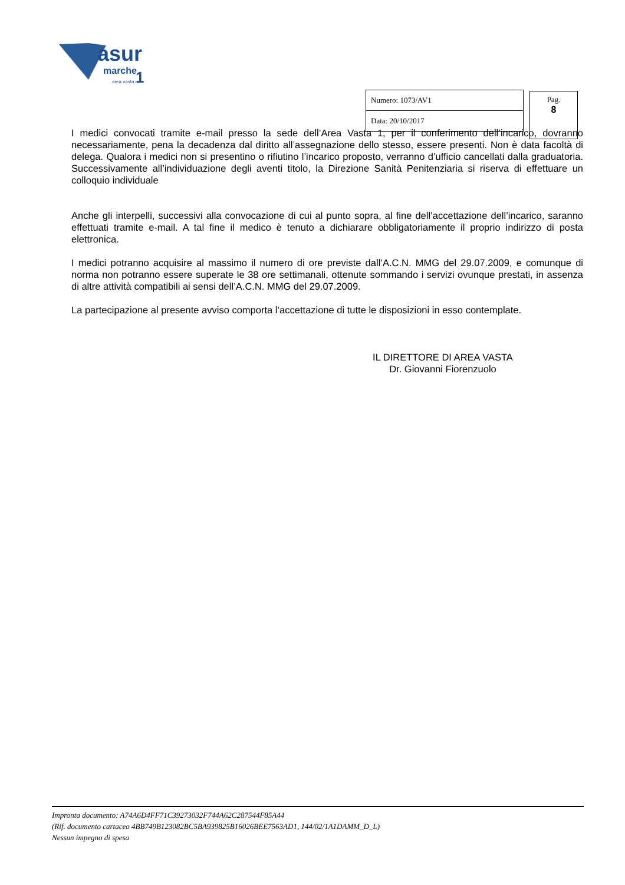asur
marche
1
area vasta n.
| Numero: 1073/AV1 |
| Data: 20/10/2017 |
Pag.
8
I medici convocati tramite e-mail presso la sede dell’Area Vasta 1, per il conferimento dell’incarico, dovranno necessariamente, pena la decadenza dal diritto all’assegnazione dello stesso, essere presenti. Non è data facoltà di delega. Qualora i medici non si presentino o rifiutino l’incarico proposto, verranno d’ufficio cancellati dalla graduatoria. Successivamente all’individuazione degli aventi titolo, la Direzione Sanità Penitenziaria si riserva di effettuare un colloquio individuale
Anche gli interpelli, successivi alla convocazione di cui al punto sopra, al fine dell’accettazione dell’incarico, saranno effettuati tramite e-mail. A tal fine il medico è tenuto a dichiarare obbligatoriamente il proprio indirizzo di posta elettronica.
I medici potranno acquisire al massimo il numero di ore previste dall’A.C.N. MMG del 29.07.2009, e comunque di norma non potranno essere superate le 38 ore settimanali, ottenute sommando i servizi ovunque prestati, in assenza di altre attività compatibili ai sensi dell’A.C.N. MMG del 29.07.2009.
La partecipazione al presente avviso comporta l’accettazione di tutte le disposizioni in esso contemplate.
IL DIRETTORE DI AREA VASTA
Dr. Giovanni Fiorenzuolo
Impronta documento: A74A6D4FF71C39273032F744A62C287544F85A44
(Rif. documento cartaceo 4BB749B123082BC5BA939825B16026BEE7563AD1, 144/02/1A1DAMM_D_L)
Nessun impegno di spesa